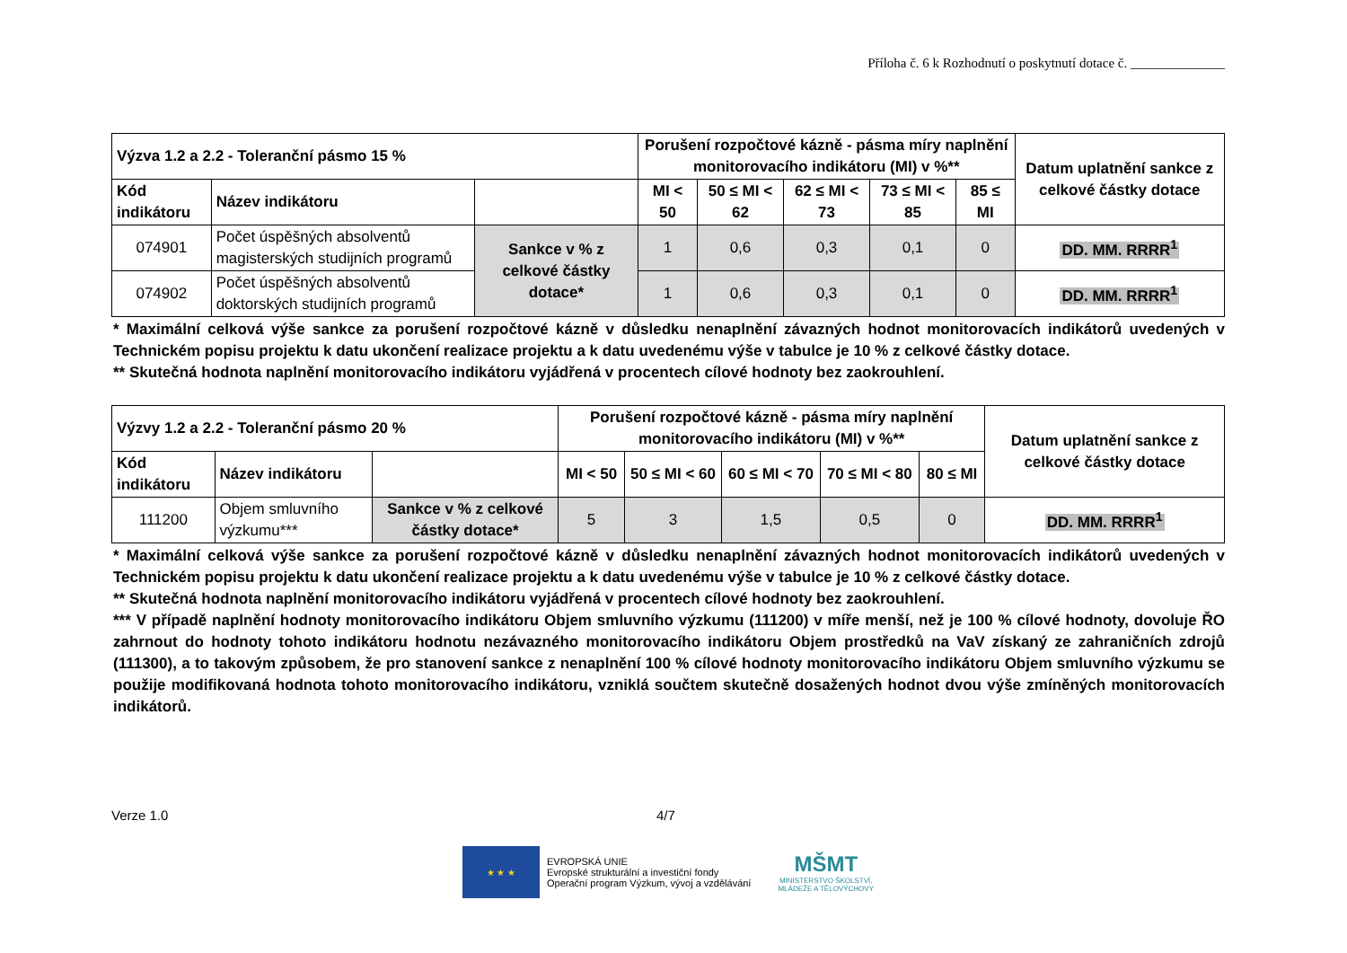Příloha č. 6 k Rozhodnutí o poskytnutí dotace č. ______________
| Výzva 1.2 a 2.2 - Toleranční pásmo 15 % | | | Porušení rozpočtové kázně - pásma míry naplnění monitorovacího indikátoru (MI) v %** | | | | | Datum uplatnění sankce z celkové částky dotace |
| --- | --- | --- | --- | --- | --- | --- | --- | --- |
| Kód indikátoru | Název indikátoru | | MI < 50 | 50 ≤ MI < 62 | 62 ≤ MI < 73 | 73 ≤ MI < 85 | 85 ≤ MI | |
| 074901 | Počet úspěšných absolventů magisterských studijních programů | Sankce v % z celkové částky dotace* | 1 | 0,6 | 0,3 | 0,1 | 0 | DD. MM. RRRR<sup>1</sup> |
| 074902 | Počet úspěšných absolventů doktorských studijních programů | | 1 | 0,6 | 0,3 | 0,1 | 0 | DD. MM. RRRR<sup>1</sup> |
* Maximální celková výše sankce za porušení rozpočtové kázně v důsledku nenaplnění závazných hodnot monitorovacích indikátorů uvedených v Technickém popisu projektu k datu ukončení realizace projektu a k datu uvedenému výše v tabulce je 10 % z celkové částky dotace.
** Skutečná hodnota naplnění monitorovacího indikátoru vyjádřená v procentech cílové hodnoty bez zaokrouhlení.
| Výzvy 1.2 a 2.2 - Toleranční pásmo 20 % | | | Porušení rozpočtové kázně - pásma míry naplnění monitorovacího indikátoru (MI) v %** | | | | | Datum uplatnění sankce z celkové částky dotace |
| --- | --- | --- | --- | --- | --- | --- | --- | --- |
| Kód indikátoru | Název indikátoru | | MI < 50 | 50 ≤ MI < 60 | 60 ≤ MI < 70 | 70 ≤ MI < 80 | 80 ≤ MI | |
| 111200 | Objem smluvního výzkumu*** | Sankce v % z celkové částky dotace* | 5 | 3 | 1,5 | 0,5 | 0 | DD. MM. RRRR<sup>1</sup> |
* Maximální celková výše sankce za porušení rozpočtové kázně v důsledku nenaplnění závazných hodnot monitorovacích indikátorů uvedených v Technickém popisu projektu k datu ukončení realizace projektu a k datu uvedenému výše v tabulce je 10 % z celkové částky dotace.
** Skutečná hodnota naplnění monitorovacího indikátoru vyjádřená v procentech cílové hodnoty bez zaokrouhlení.
*** V případě naplnění hodnoty monitorovacího indikátoru Objem smluvního výzkumu (111200) v míře menší, než je 100 % cílové hodnoty, dovoluje ŘO zahrnout do hodnoty tohoto indikátoru hodnotu nezávazného monitorovacího indikátoru Objem prostředků na VaV získaný ze zahraničních zdrojů (111300), a to takovým způsobem, že pro stanovení sankce z nenaplnění 100 % cílové hodnoty monitorovacího indikátoru Objem smluvního výzkumu se použije modifikovaná hodnota tohoto monitorovacího indikátoru, vzniklá součtem skutečně dosažených hodnot dvou výše zmíněných monitorovacích indikátorů.
Verze 1.0 4/7
★ ★ ★
EVROPSKÁ UNIE
Evropské strukturální a investiční fondy
Operační program Výzkum, vývoj a vzdělávání
MŠMT
MINISTERSTVO ŠKOLSTVÍ,
MLÁDEŽE A TĚLOVÝCHOVY